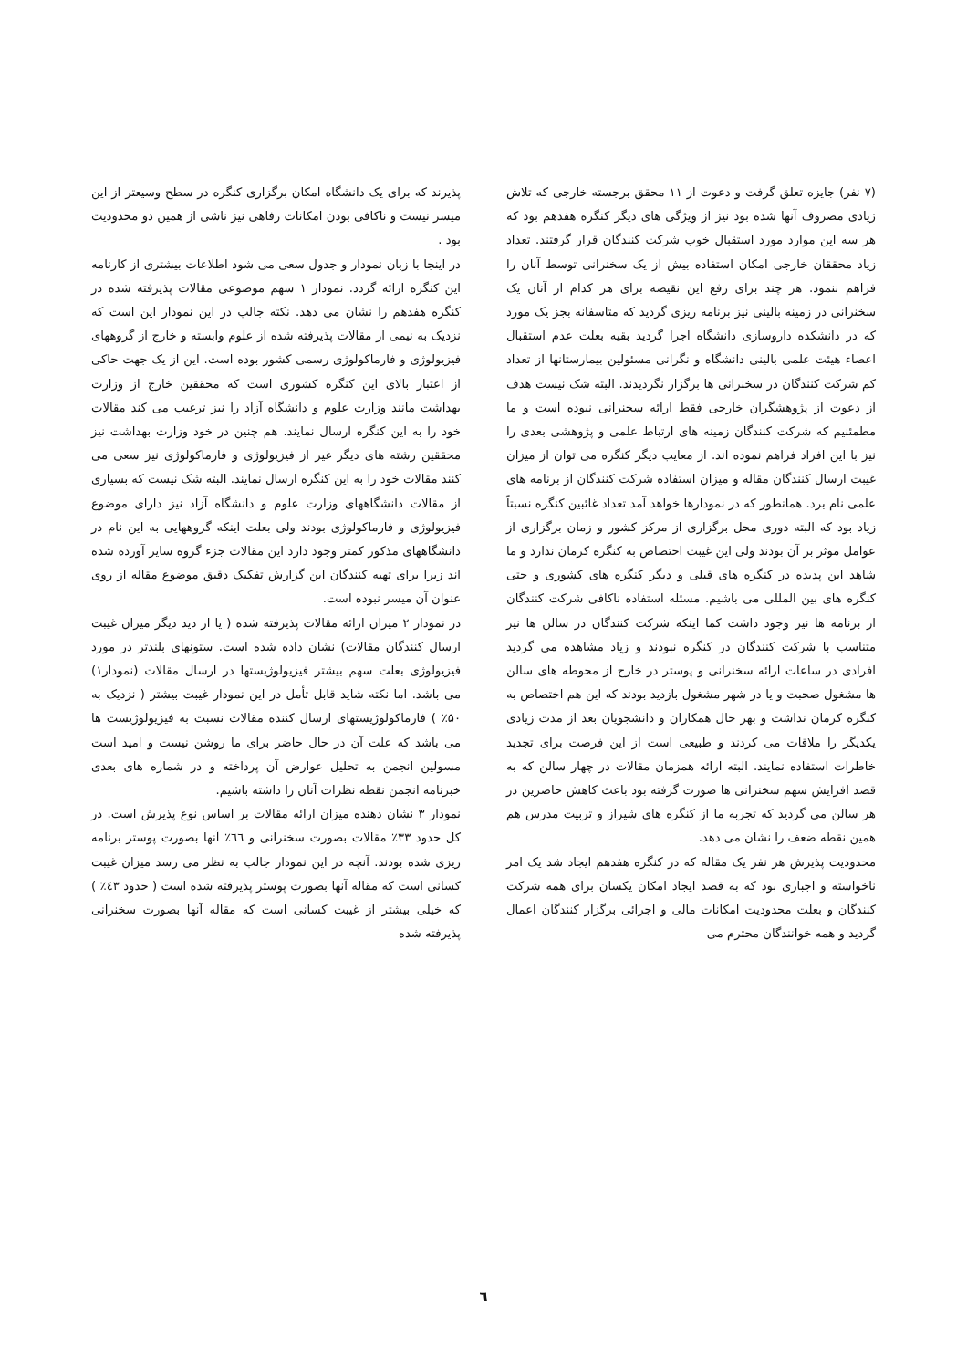(۷ نفر) جایزه تعلق گرفت و دعوت از ۱۱ محقق برجسته خارجی که تلاش زیادی مصروف آنها شده بود نیز از ویژگی های دیگر کنگره هفدهم بود که هر سه این موارد مورد استقبال خوب شرکت کنندگان قرار گرفتند. تعداد زیاد محققان خارجی امکان استفاده بیش از یک سخنرانی توسط آنان را فراهم ننمود. هر چند برای رفع این نقیصه برای هر کدام از آنان یک سخنرانی در زمینه بالینی نیز برنامه ریزی گردید که متاسفانه بجز یک مورد که در دانشکده داروسازی دانشگاه اجرا گردید بقیه بعلت عدم استقبال اعضاء هیئت علمی بالینی دانشگاه و نگرانی مسئولین بیمارستانها از تعداد کم شرکت کنندگان در سخنرانی ها برگزار نگردیدند. البته شک نیست هدف از دعوت از پژوهشگران خارجی فقط ارائه سخنرانی نبوده است و ما مطمئنیم که شرکت کنندگان زمینه های ارتباط علمی و پژوهشی بعدی را نیز با این افراد فراهم نموده اند. از معایب دیگر کنگره می توان از میزان غیبت ارسال کنندگان مقاله و میزان استفاده شرکت کنندگان از برنامه های علمی نام برد. همانطور که در نمودارها خواهد آمد تعداد غائبین کنگره نسبتاً زیاد بود که البته دوری محل برگزاری از مرکز کشور و زمان برگزاری از عوامل موثر بر آن بودند ولی این غیبت اختصاص به کنگره کرمان ندارد و ما شاهد این پدیده در کنگره های قبلی و دیگر کنگره های کشوری و حتی کنگره های بین المللی می باشیم. مسئله استفاده ناکافی شرکت کنندگان از برنامه ها نیز وجود داشت کما اینکه شرکت کنندگان در سالن ها نیز متناسب با شرکت کنندگان در کنگره نبودند و زیاد مشاهده می گردید افرادی در ساعات ارائه سخنرانی و پوستر در خارج از محوطه های سالن ها مشغول صحبت و یا در شهر مشغول بازدید بودند که این هم اختصاص به کنگره کرمان نداشت و بهر حال همکاران و دانشجویان بعد از مدت زیادی یکدیگر را ملاقات می کردند و طبیعی است از این فرصت برای تجدید خاطرات استفاده نمایند. البته ارائه همزمان مقالات در چهار سالن که به قصد افزایش سهم سخنرانی ها صورت گرفته بود باعث کاهش حاضرین در هر سالن می گردید که تجربه ما از کنگره های شیراز و تربیت مدرس هم همین نقطه ضعف را نشان می دهد.
محدودیت پذیرش هر نفر یک مقاله که در کنگره هفدهم ایجاد شد یک امر ناخواسته و اجباری بود که به قصد ایجاد امکان یکسان برای همه شرکت کنندگان و بعلت محدودیت امکانات مالی و اجرائی برگزار کنندگان اعمال گردید و همه خوانندگان محترم می
پذیرند که برای یک دانشگاه امکان برگزاری کنگره در سطح وسیعتر از این میسر نیست و ناکافی بودن امکانات رفاهی نیز ناشی از همین دو محدودیت بود .
در اینجا با زبان نمودار و جدول سعی می شود اطلاعات بیشتری از کارنامه این کنگره ارائه گردد. نمودار ۱ سهم موضوعی مقالات پذیرفته شده در کنگره هفدهم را نشان می دهد. نکته جالب در این نمودار این است که نزدیک به نیمی از مقالات پذیرفته شده از علوم وابسته و خارج از گروههای فیزیولوژی و فارماکولوژی رسمی کشور بوده است. این از یک جهت حاکی از اعتبار بالای این کنگره کشوری است که محققین خارج از وزارت بهداشت مانند وزارت علوم و دانشگاه آزاد را نیز ترغیب می کند مقالات خود را به این کنگره ارسال نمایند. هم چنین در خود وزارت بهداشت نیز محققین رشته های دیگر غیر از فیزیولوژی و فارماکولوژی نیز سعی می کنند مقالات خود را به این کنگره ارسال نمایند. البته شک نیست که بسیاری از مقالات دانشگاههای وزارت علوم و دانشگاه آزاد نیز دارای موضوع فیزیولوژی و فارماکولوژی بودند ولی بعلت اینکه گروههایی به این نام در دانشگاههای مذکور کمتر وجود دارد این مقالات جزء گروه سایر آورده شده اند زیرا برای تهیه کنندگان این گزارش تفکیک دقیق موضوع مقاله از روی عنوان آن میسر نبوده است.
در نمودار ۲ میزان ارائه مقالات پذیرفته شده ( یا از دید دیگر میزان غیبت ارسال کنندگان مقالات) نشان داده شده است. ستونهای بلندتر در مورد فیزیولوژی بعلت سهم بیشتر فیزیولوژیستها در ارسال مقالات (نمودار۱) می باشد. اما نکته شاید قابل تأمل در این نمودار غیبت بیشتر ( نزدیک به ۵۰٪ ) فارماکولوژیستهای ارسال کننده مقالات نسبت به فیزیولوژیست ها می باشد که علت آن در حال حاضر برای ما روشن نیست و امید است مسولین انجمن به تحلیل عوارض آن پرداخته و در شماره های بعدی خبرنامه انجمن نقطه نظرات آنان را داشته باشیم.
نمودار ۳ نشان دهنده میزان ارائه مقالات بر اساس نوع پذیرش است. در کل حدود ۳۳٪ مقالات بصورت سخنرانی و ٦٦٪ آنها بصورت پوستر برنامه ریزی شده بودند. آنچه در این نمودار جالب به نظر می رسد میزان غیبت کسانی است که مقاله آنها بصورت پوستر پذیرفته شده است ( حدود ٤۳٪ ) که خیلی بیشتر از غیبت کسانی است که مقاله آنها بصورت سخنرانی پذیرفته شده
٦